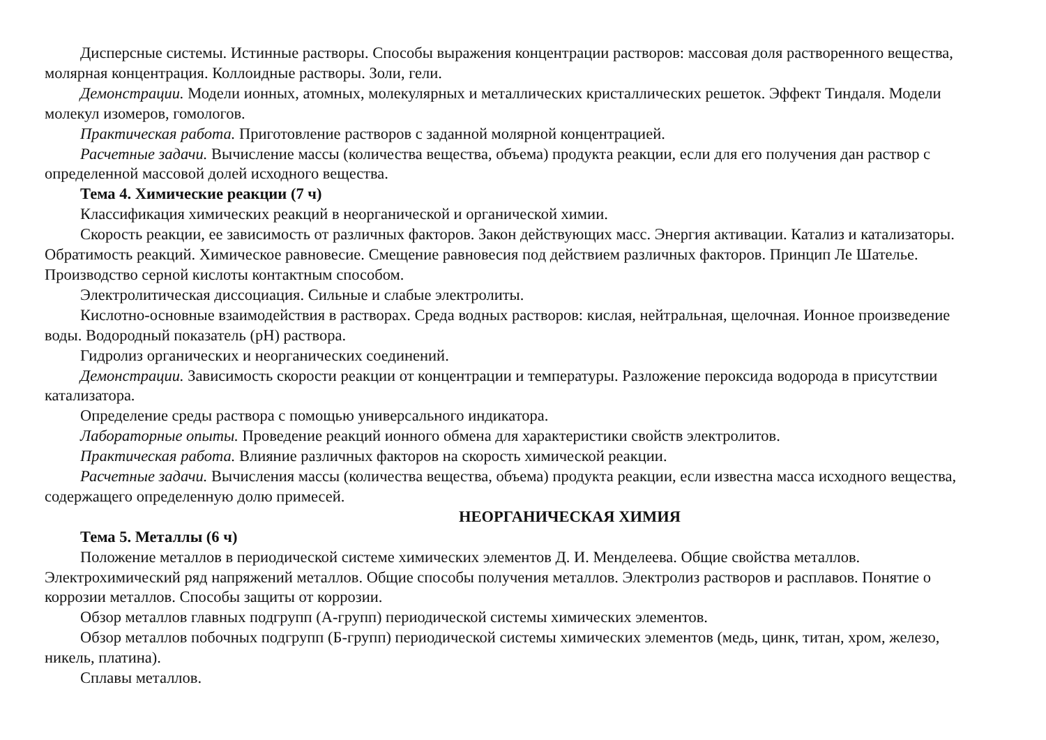Дисперсные системы. Истинные растворы. Способы выражения концентрации растворов: массовая доля растворенного вещества, молярная концентрация. Коллоидные растворы. Золи, гели.
Демонстрации. Модели ионных, атомных, молекулярных и металлических кристаллических решеток. Эффект Тиндаля. Модели молекул изомеров, гомологов.
Практическая работа. Приготовление растворов с заданной молярной концентрацией.
Расчетные задачи. Вычисление массы (количества вещества, объема) продукта реакции, если для его получения дан раствор с определенной массовой долей исходного вещества.
Тема 4. Химические реакции (7 ч)
Классификация химических реакций в неорганической и органической химии.
Скорость реакции, ее зависимость от различных факторов. Закон действующих масс. Энергия активации. Катализ и катализаторы. Обратимость реакций. Химическое равновесие. Смещение равновесия под действием различных факторов. Принцип Ле Шателье. Производство серной кислоты контактным способом.
Электролитическая диссоциация. Сильные и слабые электролиты.
Кислотно-основные взаимодействия в растворах. Среда водных растворов: кислая, нейтральная, щелочная. Ионное произведение воды. Водородный показатель (pH) раствора.
Гидролиз органических и неорганических соединений.
Демонстрации. Зависимость скорости реакции от концентрации и температуры. Разложение пероксида водорода в присутствии катализатора.
Определение среды раствора с помощью универсального индикатора.
Лабораторные опыты. Проведение реакций ионного обмена для характеристики свойств электролитов.
Практическая работа. Влияние различных факторов на скорость химической реакции.
Расчетные задачи. Вычисления массы (количества вещества, объема) продукта реакции, если известна масса исходного вещества, содержащего определенную долю примесей.
НЕОРГАНИЧЕСКАЯ ХИМИЯ
Тема 5. Металлы (6 ч)
Положение металлов в периодической системе химических элементов Д. И. Менделеева. Общие свойства металлов. Электрохимический ряд напряжений металлов. Общие способы получения металлов. Электролиз растворов и расплавов. Понятие о коррозии металлов. Способы защиты от коррозии.
Обзор металлов главных подгрупп (А-групп) периодической системы химических элементов.
Обзор металлов побочных подгрупп (Б-групп) периодической системы химических элементов (медь, цинк, титан, хром, железо, никель, платина).
Сплавы металлов.